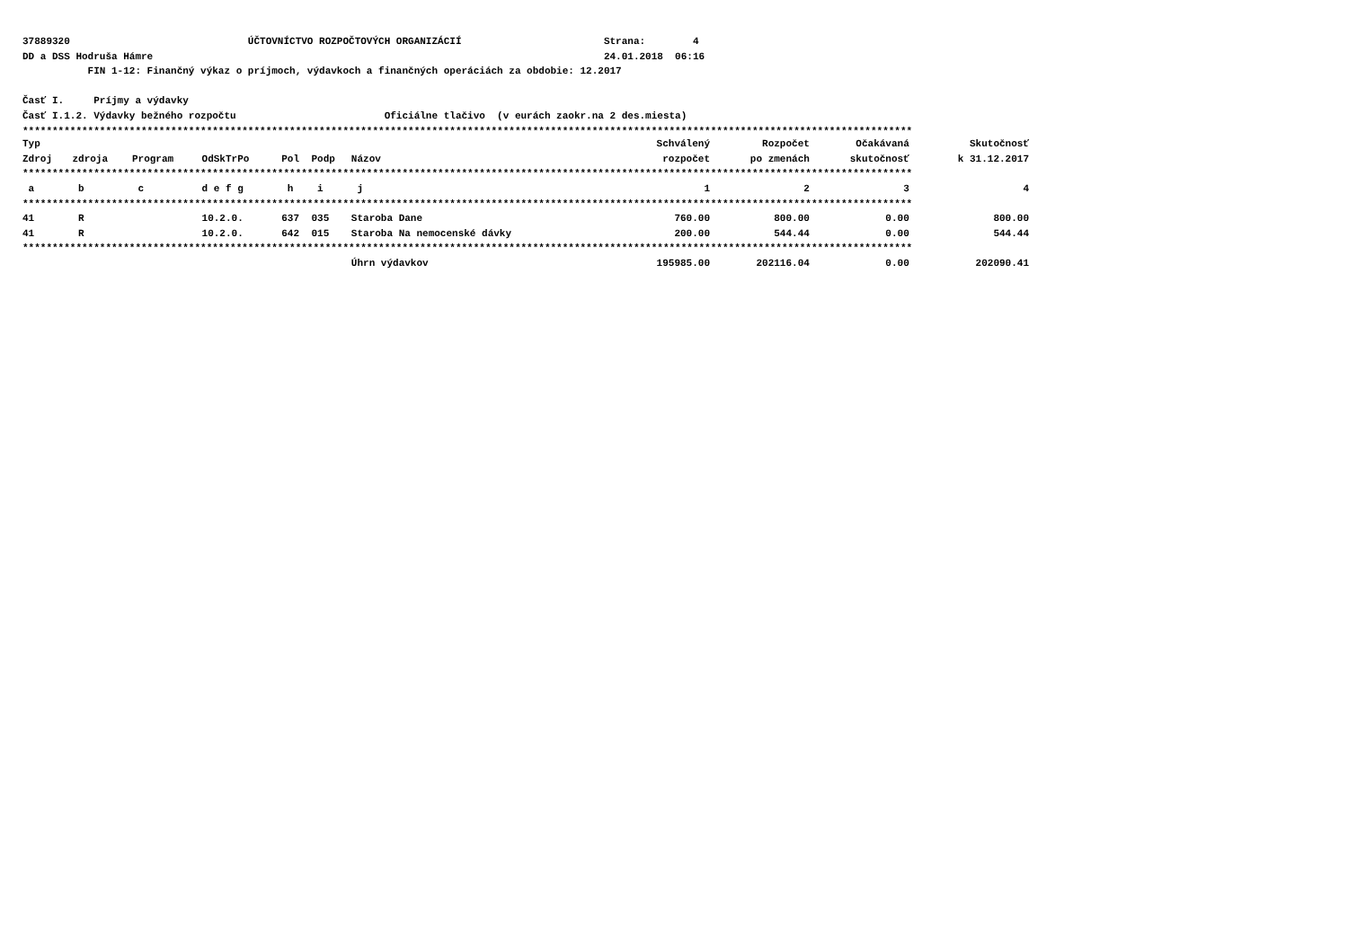37889320 ÚČTOVNÍCTVO ROZPOČTOVÝCH ORGANIZÁCIÍ Strana: 4
DD a DSS Hodruša Hámre 24.01.2018 06:16
FIN 1-12: Finančný výkaz o príjmoch, výdavkoch a finančných operáciách za obdobie: 12.2017
Časť I. Príjmy a výdavky
Časť I.1.2. Výdavky bežného rozpočtu Oficiálne tlačivo (v eurách zaokr.na 2 des.miesta)
******************************************************************************************************************************************************
| Typ | | | | | | | Schválený | Rozpočet | Očakávaná | Skutočnosť |
| --- | --- | --- | --- | --- | --- | --- | --- | --- | --- | --- |
| Zdroj | zdroja | Program | OdSkTrPo | Pol | Podp | Názov | rozpočet | po zmenách | skutočnosť | k 31.12.2017 |
| ****************************************************************************************************************************************************** | | | | | | | | | | |
| a | b | c | d e f g | h | i | j | 1 | 2 | 3 | 4 |
| ****************************************************************************************************************************************************** | | | | | | | | | | |
| 41 | R | | 10.2.0. | 637 | 035 | Staroba Dane | 760.00 | 800.00 | 0.00 | 800.00 |
| 41 | R | | 10.2.0. | 642 | 015 | Staroba Na nemocenské dávky | 200.00 | 544.44 | 0.00 | 544.44 |
| ****************************************************************************************************************************************************** | | | | | | | | | | |
| | | | | | | Úhrn výdavkov | 195985.00 | 202116.04 | 0.00 | 202090.41 |